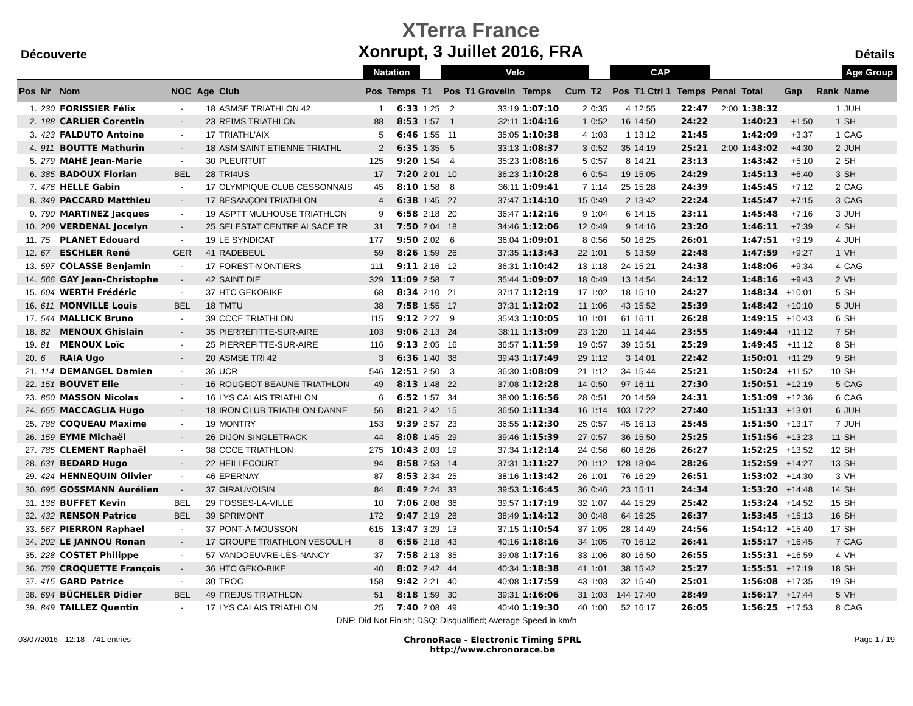Découverte
XTerra France
Xonrupt, 3 Juillet 2016, FRA
Détails
| | | | | | | Natation | | | Velo | | | | | CAP | | | | | | | Age Group |
| --- | --- | --- | --- | --- | --- | --- | --- | --- | --- | --- | --- | --- | --- | --- | --- | --- | --- | --- | --- | --- | --- |
| Pos | Nr | Nom | NOC | Age | Club | Pos | Temps | T1 | Pos | T1 Grovelin | Temps | Cum | T2 | Pos | T1 Ctrl 1 | Temps | Penal | Total | Gap | Rank | Name |
| 1. | 230 | FORISSIER Félix | - | 18 | ASMSE TRIATHLON 42 | 1 | 6:33 | 1:25 | 2 | 33:19 | 1:07:10 | 2 | 0:35 | 4 | 12:55 | 22:47 | 2:00 | 1:38:32 | | 1 | JUH |
| 2. | 188 | CARLIER Corentin | - | 23 | REIMS TRIATHLON | 88 | 8:53 | 1:57 | 1 | 32:11 | 1:04:16 | 1 | 0:52 | 16 | 14:50 | 24:22 | | 1:40:23 | +1:50 | 1 | SH |
| 3. | 423 | FALDUTO Antoine | - | 17 | TRIATHL'AIX | 5 | 6:46 | 1:55 | 11 | 35:05 | 1:10:38 | 4 | 1:03 | 1 | 13:12 | 21:45 | | 1:42:09 | +3:37 | 1 | CAG |
| 4. | 911 | BOUTTE Mathurin | - | 18 | ASM SAINT ETIENNE TRIATHL | 2 | 6:35 | 1:35 | 5 | 33:13 | 1:08:37 | 3 | 0:52 | 35 | 14:19 | 25:21 | 2:00 | 1:43:02 | +4:30 | 2 | JUH |
| 5. | 279 | MAHÉ Jean-Marie | - | 30 | PLEURTUIT | 125 | 9:20 | 1:54 | 4 | 35:23 | 1:08:16 | 5 | 0:57 | 8 | 14:21 | 23:13 | | 1:43:42 | +5:10 | 2 | SH |
| 6. | 385 | BADOUX Florian | BEL | 28 | TRI4US | 17 | 7:20 | 2:01 | 10 | 36:23 | 1:10:28 | 6 | 0:54 | 19 | 15:05 | 24:29 | | 1:45:13 | +6:40 | 3 | SH |
| 7. | 476 | HELLE Gabin | - | 17 | OLYMPIQUE CLUB CESSONNAIS | 45 | 8:10 | 1:58 | 8 | 36:11 | 1:09:41 | 7 | 1:14 | 25 | 15:28 | 24:39 | | 1:45:45 | +7:12 | 2 | CAG |
| 8. | 349 | PACCARD Matthieu | - | 17 | BESANÇON TRIATHLON | 4 | 6:38 | 1:45 | 27 | 37:47 | 1:14:10 | 15 | 0:49 | 2 | 13:42 | 22:24 | | 1:45:47 | +7:15 | 3 | CAG |
| 9. | 790 | MARTINEZ Jacques | - | 19 | ASPTT MULHOUSE TRIATHLON | 9 | 6:58 | 2:18 | 20 | 36:47 | 1:12:16 | 9 | 1:04 | 6 | 14:15 | 23:11 | | 1:45:48 | +7:16 | 3 | JUH |
| 10. | 209 | VERDENAL Jocelyn | - | 25 | SELESTAT CENTRE ALSACE TR | 31 | 7:50 | 2:04 | 18 | 34:46 | 1:12:06 | 12 | 0:49 | 9 | 14:16 | 23:20 | | 1:46:11 | +7:39 | 4 | SH |
| 11. | 75 | PLANET Edouard | - | 19 | LE SYNDICAT | 177 | 9:50 | 2:02 | 6 | 36:04 | 1:09:01 | 8 | 0:56 | 50 | 16:25 | 26:01 | | 1:47:51 | +9:19 | 4 | JUH |
| 12. | 67 | ESCHLER René | GER | 41 | RADEBEUL | 59 | 8:26 | 1:59 | 26 | 37:35 | 1:13:43 | 22 | 1:01 | 5 | 13:59 | 22:48 | | 1:47:59 | +9:27 | 1 | VH |
| 13. | 597 | COLASSE Benjamin | - | 17 | FOREST-MONTIERS | 111 | 9:11 | 2:16 | 12 | 36:31 | 1:10:42 | 13 | 1:18 | 24 | 15:21 | 24:38 | | 1:48:06 | +9:34 | 4 | CAG |
| 14. | 566 | GAY Jean-Christophe | - | 42 | SAINT DIE | 329 | 11:09 | 2:58 | 7 | 35:44 | 1:09:07 | 18 | 0:49 | 13 | 14:54 | 24:12 | | 1:48:16 | +9:43 | 2 | VH |
| 15. | 604 | WERTH Frédéric | - | 37 | HTC GEKOBIKE | 68 | 8:34 | 2:10 | 21 | 37:17 | 1:12:19 | 17 | 1:02 | 18 | 15:10 | 24:27 | | 1:48:34 | +10:01 | 5 | SH |
| 16. | 611 | MONVILLE Louis | BEL | 18 | TMTU | 38 | 7:58 | 1:55 | 17 | 37:31 | 1:12:02 | 11 | 1:06 | 43 | 15:52 | 25:39 | | 1:48:42 | +10:10 | 5 | JUH |
| 17. | 544 | MALLICK Bruno | - | 39 | CCCE TRIATHLON | 115 | 9:12 | 2:27 | 9 | 35:43 | 1:10:05 | 10 | 1:01 | 61 | 16:11 | 26:28 | | 1:49:15 | +10:43 | 6 | SH |
| 18. | 82 | MENOUX Ghislain | - | 35 | PIERREFITTE-SUR-AIRE | 103 | 9:06 | 2:13 | 24 | 38:11 | 1:13:09 | 23 | 1:20 | 11 | 14:44 | 23:55 | | 1:49:44 | +11:12 | 7 | SH |
| 19. | 81 | MENOUX Loïc | - | 25 | PIERREFITTE-SUR-AIRE | 116 | 9:13 | 2:05 | 16 | 36:57 | 1:11:59 | 19 | 0:57 | 39 | 15:51 | 25:29 | | 1:49:45 | +11:12 | 8 | SH |
| 20. | 6 | RAIA Ugo | - | 20 | ASMSE TRI 42 | 3 | 6:36 | 1:40 | 38 | 39:43 | 1:17:49 | 29 | 1:12 | 3 | 14:01 | 22:42 | | 1:50:01 | +11:29 | 9 | SH |
| 21. | 114 | DEMANGEL Damien | - | 36 | UCR | 546 | 12:51 | 2:50 | 3 | 36:30 | 1:08:09 | 21 | 1:12 | 34 | 15:44 | 25:21 | | 1:50:24 | +11:52 | 10 | SH |
| 22. | 151 | BOUVET Elie | - | 16 | ROUGEOT BEAUNE TRIATHLON | 49 | 8:13 | 1:48 | 22 | 37:08 | 1:12:28 | 14 | 0:50 | 97 | 16:11 | 27:30 | | 1:50:51 | +12:19 | 5 | CAG |
| 23. | 850 | MASSON Nicolas | - | 16 | LYS CALAIS TRIATHLON | 6 | 6:52 | 1:57 | 34 | 38:00 | 1:16:56 | 28 | 0:51 | 20 | 14:59 | 24:31 | | 1:51:09 | +12:36 | 6 | CAG |
| 24. | 655 | MACCAGLIA Hugo | - | 18 | IRON CLUB TRIATHLON DANNE | 56 | 8:21 | 2:42 | 15 | 36:50 | 1:11:34 | 16 | 1:14 | 103 | 17:22 | 27:40 | | 1:51:33 | +13:01 | 6 | JUH |
| 25. | 788 | COQUEAU Maxime | - | 19 | MONTRY | 153 | 9:39 | 2:57 | 23 | 36:55 | 1:12:30 | 25 | 0:57 | 45 | 16:13 | 25:45 | | 1:51:50 | +13:17 | 7 | JUH |
| 26. | 159 | EYME Michaël | - | 26 | DIJON SINGLETRACK | 44 | 8:08 | 1:45 | 29 | 39:46 | 1:15:39 | 27 | 0:57 | 36 | 15:50 | 25:25 | | 1:51:56 | +13:23 | 11 | SH |
| 27. | 785 | CLEMENT Raphaël | - | 38 | CCCE TRIATHLON | 275 | 10:43 | 2:03 | 19 | 37:34 | 1:12:14 | 24 | 0:56 | 60 | 16:26 | 26:27 | | 1:52:25 | +13:52 | 12 | SH |
| 28. | 631 | BEDARD Hugo | - | 22 | HEILLECOURT | 94 | 8:58 | 2:53 | 14 | 37:31 | 1:11:27 | 20 | 1:12 | 128 | 18:04 | 28:26 | | 1:52:59 | +14:27 | 13 | SH |
| 29. | 424 | HENNEQUIN Olivier | - | 46 | ÉPERNAY | 87 | 8:53 | 2:34 | 25 | 38:16 | 1:13:42 | 26 | 1:01 | 76 | 16:29 | 26:51 | | 1:53:02 | +14:30 | 3 | VH |
| 30. | 695 | GOSSMANN Aurélien | - | 37 | GIRAUVOISIN | 84 | 8:49 | 2:24 | 33 | 39:53 | 1:16:45 | 36 | 0:46 | 23 | 15:11 | 24:34 | | 1:53:20 | +14:48 | 14 | SH |
| 31. | 136 | BUFFET Kevin | BEL | 29 | FOSSES-LA-VILLE | 10 | 7:06 | 2:08 | 36 | 39:57 | 1:17:19 | 32 | 1:07 | 44 | 15:29 | 25:42 | | 1:53:24 | +14:52 | 15 | SH |
| 32. | 432 | RENSON Patrice | BEL | 39 | SPRIMONT | 172 | 9:47 | 2:19 | 28 | 38:49 | 1:14:12 | 30 | 0:48 | 64 | 16:25 | 26:37 | | 1:53:45 | +15:13 | 16 | SH |
| 33. | 567 | PIERRON Raphael | - | 37 | PONT-À-MOUSSON | 615 | 13:47 | 3:29 | 13 | 37:15 | 1:10:54 | 37 | 1:05 | 28 | 14:49 | 24:56 | | 1:54:12 | +15:40 | 17 | SH |
| 34. | 202 | LE JANNOU Ronan | - | 17 | GROUPE TRIATHLON VESOUL H | 8 | 6:56 | 2:18 | 43 | 40:16 | 1:18:16 | 34 | 1:05 | 70 | 16:12 | 26:41 | | 1:55:17 | +16:45 | 7 | CAG |
| 35. | 228 | COSTET Philippe | - | 57 | VANDOEUVRE-LÈS-NANCY | 37 | 7:58 | 2:13 | 35 | 39:08 | 1:17:16 | 33 | 1:06 | 80 | 16:50 | 26:55 | | 1:55:31 | +16:59 | 4 | VH |
| 36. | 759 | CROQUETTE François | - | 36 | HTC GEKO-BIKE | 40 | 8:02 | 2:42 | 44 | 40:34 | 1:18:38 | 41 | 1:01 | 38 | 15:42 | 25:27 | | 1:55:51 | +17:19 | 18 | SH |
| 37. | 415 | GARD Patrice | - | 30 | TROC | 158 | 9:42 | 2:21 | 40 | 40:08 | 1:17:59 | 43 | 1:03 | 32 | 15:40 | 25:01 | | 1:56:08 | +17:35 | 19 | SH |
| 38. | 694 | BÜCHELER Didier | BEL | 49 | FREJUS TRIATHLON | 51 | 8:18 | 1:59 | 30 | 39:31 | 1:16:06 | 31 | 1:03 | 144 | 17:40 | 28:49 | | 1:56:17 | +17:44 | 5 | VH |
| 39. | 849 | TAILLEZ Quentin | - | 17 | LYS CALAIS TRIATHLON | 25 | 7:40 | 2:08 | 49 | 40:40 | 1:19:30 | 40 | 1:00 | 52 | 16:17 | 26:05 | | 1:56:25 | +17:53 | 8 | CAG |
DNF: Did Not Finish; DSQ: Disqualified; Average Speed in km/h
03/07/2016 - 12:18 - 741 entries
ChronoRace - Electronic Timing SPRL
http://www.chronorace.be
Page 1 / 19